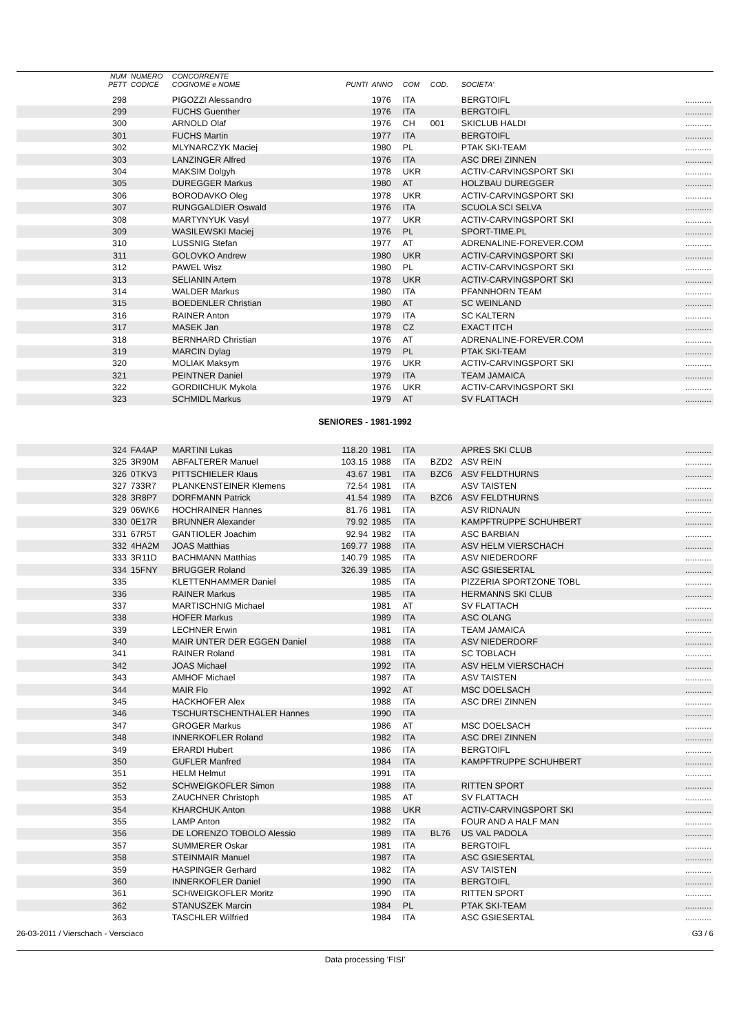| | NUM PETT | NUMERO CODICE | CONCORRENTE COGNOME e NOME | PUNTI | ANNO | COM | COD. | SOCIETA' | |
| --- | --- | --- | --- | --- | --- | --- | --- | --- | --- |
| | 298 | | PIGOZZI Alessandro | | 1976 | ITA | | BERGTOIFL | ........... |
| | 299 | | FUCHS Guenther | | 1976 | ITA | | BERGTOIFL | ........... |
| | 300 | | ARNOLD Olaf | | 1976 | CH | 001 | SKICLUB HALDI | ........... |
| | 301 | | FUCHS Martin | | 1977 | ITA | | BERGTOIFL | ........... |
| | 302 | | MLYNARCZYK Maciej | | 1980 | PL | | PTAK SKI-TEAM | ........... |
| | 303 | | LANZINGER Alfred | | 1976 | ITA | | ASC DREI ZINNEN | ........... |
| | 304 | | MAKSIM Dolgyh | | 1978 | UKR | | ACTIV-CARVINGSPORT SKI | ........... |
| | 305 | | DUREGGER Markus | | 1980 | AT | | HOLZBAU DUREGGER | ........... |
| | 306 | | BORODAVKO Oleg | | 1978 | UKR | | ACTIV-CARVINGSPORT SKI | ........... |
| | 307 | | RUNGGALDIER Oswald | | 1976 | ITA | | SCUOLA SCI SELVA | ........... |
| | 308 | | MARTYNYUK Vasyl | | 1977 | UKR | | ACTIV-CARVINGSPORT SKI | ........... |
| | 309 | | WASILEWSKI Maciej | | 1976 | PL | | SPORT-TIME.PL | ........... |
| | 310 | | LUSSNIG Stefan | | 1977 | AT | | ADRENALINE-FOREVER.COM | ........... |
| | 311 | | GOLOVKO Andrew | | 1980 | UKR | | ACTIV-CARVINGSPORT SKI | ........... |
| | 312 | | PAWEL Wisz | | 1980 | PL | | ACTIV-CARVINGSPORT SKI | ........... |
| | 313 | | SELIANIN Artem | | 1978 | UKR | | ACTIV-CARVINGSPORT SKI | ........... |
| | 314 | | WALDER Markus | | 1980 | ITA | | PFANNHORN TEAM | ........... |
| | 315 | | BOEDENLER Christian | | 1980 | AT | | SC WEINLAND | ........... |
| | 316 | | RAINER Anton | | 1979 | ITA | | SC KALTERN | ........... |
| | 317 | | MASEK Jan | | 1978 | CZ | | EXACT ITCH | ........... |
| | 318 | | BERNHARD Christian | | 1976 | AT | | ADRENALINE-FOREVER.COM | ........... |
| | 319 | | MARCIN Dylag | | 1979 | PL | | PTAK SKI-TEAM | ........... |
| | 320 | | MOLIAK Maksym | | 1976 | UKR | | ACTIV-CARVINGSPORT SKI | ........... |
| | 321 | | PEINTNER Daniel | | 1979 | ITA | | TEAM JAMAICA | ........... |
| | 322 | | GORDIICHUK Mykola | | 1976 | UKR | | ACTIV-CARVINGSPORT SKI | ........... |
| | 323 | | SCHMIDL Markus | | 1979 | AT | | SV FLATTACH | ........... |
| SENIORES - 1981-1992 | | | | | | | | | |
| | 324 | FA4AP | MARTINI Lukas | 118.20 | 1981 | ITA | | APRES SKI CLUB | ........... |
| | 325 | 3R90M | ABFALTERER Manuel | 103.15 | 1988 | ITA | BZD2 | ASV REIN | ........... |
| | 326 | 0TKV3 | PITTSCHIELER Klaus | 43.67 | 1981 | ITA | BZC6 | ASV FELDTHURNS | ........... |
| | 327 | 733R7 | PLANKENSTEINER Klemens | 72.54 | 1981 | ITA | | ASV TAISTEN | ........... |
| | 328 | 3R8P7 | DORFMANN Patrick | 41.54 | 1989 | ITA | BZC6 | ASV FELDTHURNS | ........... |
| | 329 | 06WK6 | HOCHRAINER Hannes | 81.76 | 1981 | ITA | | ASV RIDNAUN | ........... |
| | 330 | 0E17R | BRUNNER Alexander | 79.92 | 1985 | ITA | | KAMPFTRUPPE SCHUHBERT | ........... |
| | 331 | 67R5T | GANTIOLER Joachim | 92.94 | 1982 | ITA | | ASC BARBIAN | ........... |
| | 332 | 4HA2M | JOAS Matthias | 169.77 | 1988 | ITA | | ASV HELM VIERSCHACH | ........... |
| | 333 | 3R11D | BACHMANN Matthias | 140.79 | 1985 | ITA | | ASV NIEDERDORF | ........... |
| | 334 | 15FNY | BRUGGER Roland | 326.39 | 1985 | ITA | | ASC GSIESERTAL | ........... |
| | 335 | | KLETTENHAMMER Daniel | | 1985 | ITA | | PIZZERIA SPORTZONE TOBL | ........... |
| | 336 | | RAINER Markus | | 1985 | ITA | | HERMANNS SKI CLUB | ........... |
| | 337 | | MARTISCHNIG Michael | | 1981 | AT | | SV FLATTACH | ........... |
| | 338 | | HOFER Markus | | 1989 | ITA | | ASC OLANG | ........... |
| | 339 | | LECHNER Erwin | | 1981 | ITA | | TEAM JAMAICA | ........... |
| | 340 | | MAIR UNTER DER EGGEN Daniel | | 1988 | ITA | | ASV NIEDERDORF | ........... |
| | 341 | | RAINER Roland | | 1981 | ITA | | SC TOBLACH | ........... |
| | 342 | | JOAS Michael | | 1992 | ITA | | ASV HELM VIERSCHACH | ........... |
| | 343 | | AMHOF Michael | | 1987 | ITA | | ASV TAISTEN | ........... |
| | 344 | | MAIR Flo | | 1992 | AT | | MSC DOELSACH | ........... |
| | 345 | | HACKHOFER Alex | | 1988 | ITA | | ASC DREI ZINNEN | ........... |
| | 346 | | TSCHURTSCHENTHALER Hannes | | 1990 | ITA | | | ........... |
| | 347 | | GROGER Markus | | 1986 | AT | | MSC DOELSACH | ........... |
| | 348 | | INNERKOFLER Roland | | 1982 | ITA | | ASC DREI ZINNEN | ........... |
| | 349 | | ERARDI Hubert | | 1986 | ITA | | BERGTOIFL | ........... |
| | 350 | | GUFLER Manfred | | 1984 | ITA | | KAMPFTRUPPE SCHUHBERT | ........... |
| | 351 | | HELM Helmut | | 1991 | ITA | | | ........... |
| | 352 | | SCHWEIGKOFLER Simon | | 1988 | ITA | | RITTEN SPORT | ........... |
| | 353 | | ZAUCHNER Christoph | | 1985 | AT | | SV FLATTACH | ........... |
| | 354 | | KHARCHUK Anton | | 1988 | UKR | | ACTIV-CARVINGSPORT SKI | ........... |
| | 355 | | LAMP Anton | | 1982 | ITA | | FOUR AND A HALF MAN | ........... |
| | 356 | | DE LORENZO TOBOLO Alessio | | 1989 | ITA | BL76 | US VAL PADOLA | ........... |
| | 357 | | SUMMERER Oskar | | 1981 | ITA | | BERGTOIFL | ........... |
| | 358 | | STEINMAIR Manuel | | 1987 | ITA | | ASC GSIESERTAL | ........... |
| | 359 | | HASPINGER Gerhard | | 1982 | ITA | | ASV TAISTEN | ........... |
| | 360 | | INNERKOFLER Daniel | | 1990 | ITA | | BERGTOIFL | ........... |
| | 361 | | SCHWEIGKOFLER Moritz | | 1990 | ITA | | RITTEN SPORT | ........... |
| | 362 | | STANUSZEK Marcin | | 1984 | PL | | PTAK SKI-TEAM | ........... |
| | 363 | | TASCHLER Wilfried | | 1984 | ITA | | ASC GSIESERTAL | ........... |
26-03-2011 / Vierschach - Versciaco G3 / 6
Data processing 'FISI'